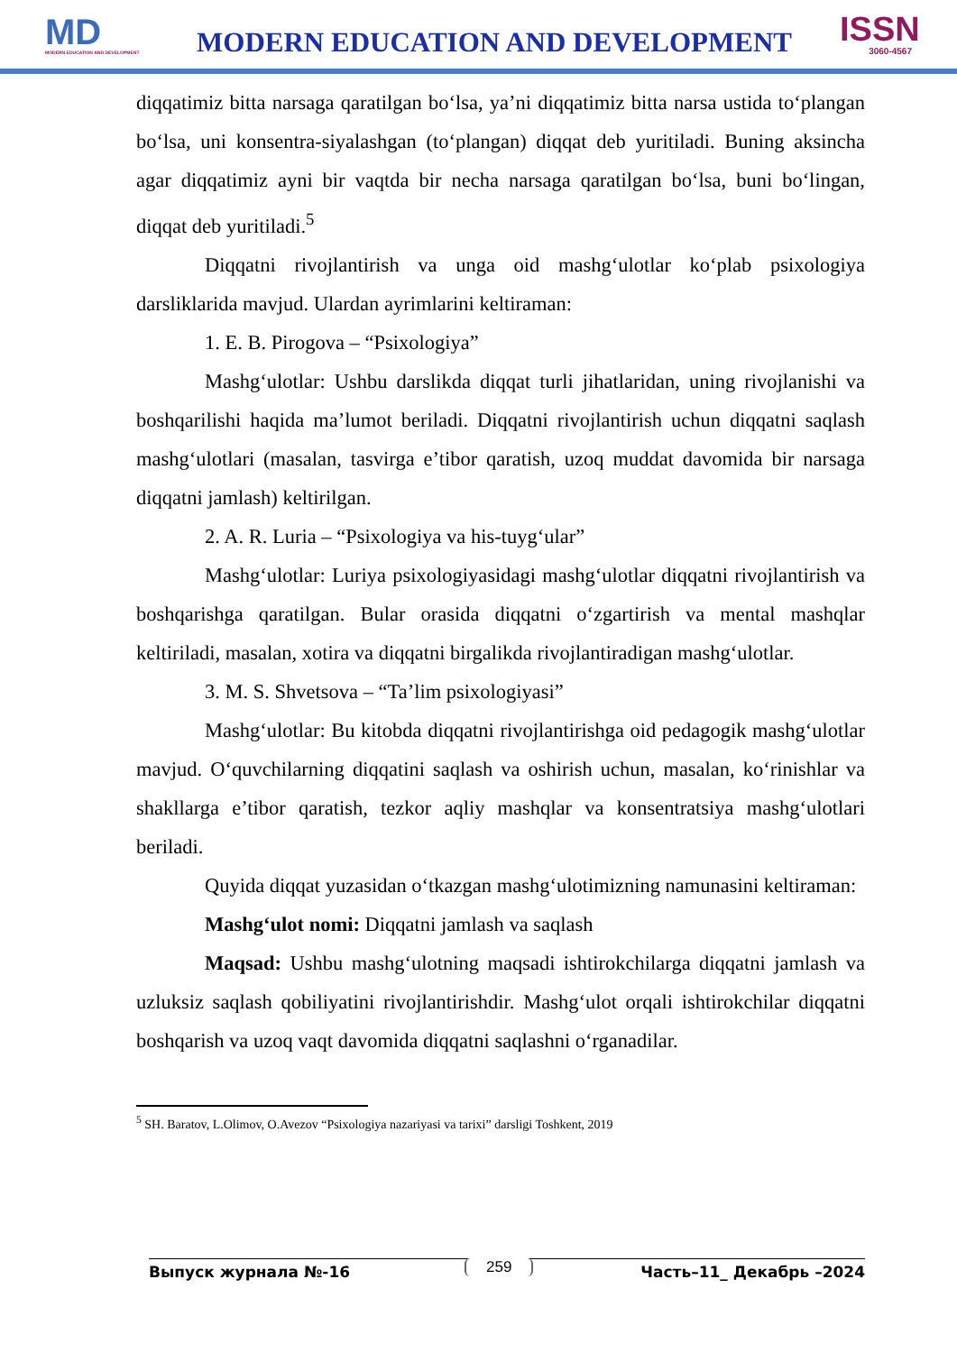MD
MODERN EDUCATION AND DEVELOPMENT
MODERN EDUCATION AND DEVELOPMENT
ISSN
3060-4567
diqqatimiz bitta narsaga qaratilgan bo‘lsa, ya’ni diqqatimiz bitta narsa ustida to‘plangan bo‘lsa, uni konsentra-siyalashgan (to‘plangan) diqqat deb yuritiladi. Buning aksincha agar diqqatimiz ayni bir vaqtda bir necha narsaga qaratilgan bo‘lsa, buni bo‘lingan, diqqat deb yuritiladi.<sup>5</sup>
Diqqatni rivojlantirish va unga oid mashg‘ulotlar ko‘plab psixologiya darsliklarida mavjud. Ulardan ayrimlarini keltiraman:
1. E. B. Pirogova – “Psixologiya”
Mashg‘ulotlar: Ushbu darslikda diqqat turli jihatlaridan, uning rivojlanishi va boshqarilishi haqida ma’lumot beriladi. Diqqatni rivojlantirish uchun diqqatni saqlash mashg‘ulotlari (masalan, tasvirga e’tibor qaratish, uzoq muddat davomida bir narsaga diqqatni jamlash) keltirilgan.
2. A. R. Luria – “Psixologiya va his-tuyg‘ular”
Mashg‘ulotlar: Luriya psixologiyasidagi mashg‘ulotlar diqqatni rivojlantirish va boshqarishga qaratilgan. Bular orasida diqqatni o‘zgartirish va mental mashqlar keltiriladi, masalan, xotira va diqqatni birgalikda rivojlantiradigan mashg‘ulotlar.
3. M. S. Shvetsova – “Ta’lim psixologiyasi”
Mashg‘ulotlar: Bu kitobda diqqatni rivojlantirishga oid pedagogik mashg‘ulotlar mavjud. O‘quvchilarning diqqatini saqlash va oshirish uchun, masalan, ko‘rinishlar va shakllarga e’tibor qaratish, tezkor aqliy mashqlar va konsentratsiya mashg‘ulotlari beriladi.
Quyida diqqat yuzasidan o‘tkazgan mashg‘ulotimizning namunasini keltiraman:
Mashg‘ulot nomi: Diqqatni jamlash va saqlash
Maqsad: Ushbu mashg‘ulotning maqsadi ishtirokchilarga diqqatni jamlash va uzluksiz saqlash qobiliyatini rivojlantirishdir. Mashg‘ulot orqali ishtirokchilar diqqatni boshqarish va uzoq vaqt davomida diqqatni saqlashni o‘rganadilar.
<sup>5</sup> SH. Baratov, L.Olimov, O.Avezov “Psixologiya nazariyasi va tarixi” darsligi Toshkent, 2019
Выпуск журнала №-16 Часть–11_ Декабрь –2024
259